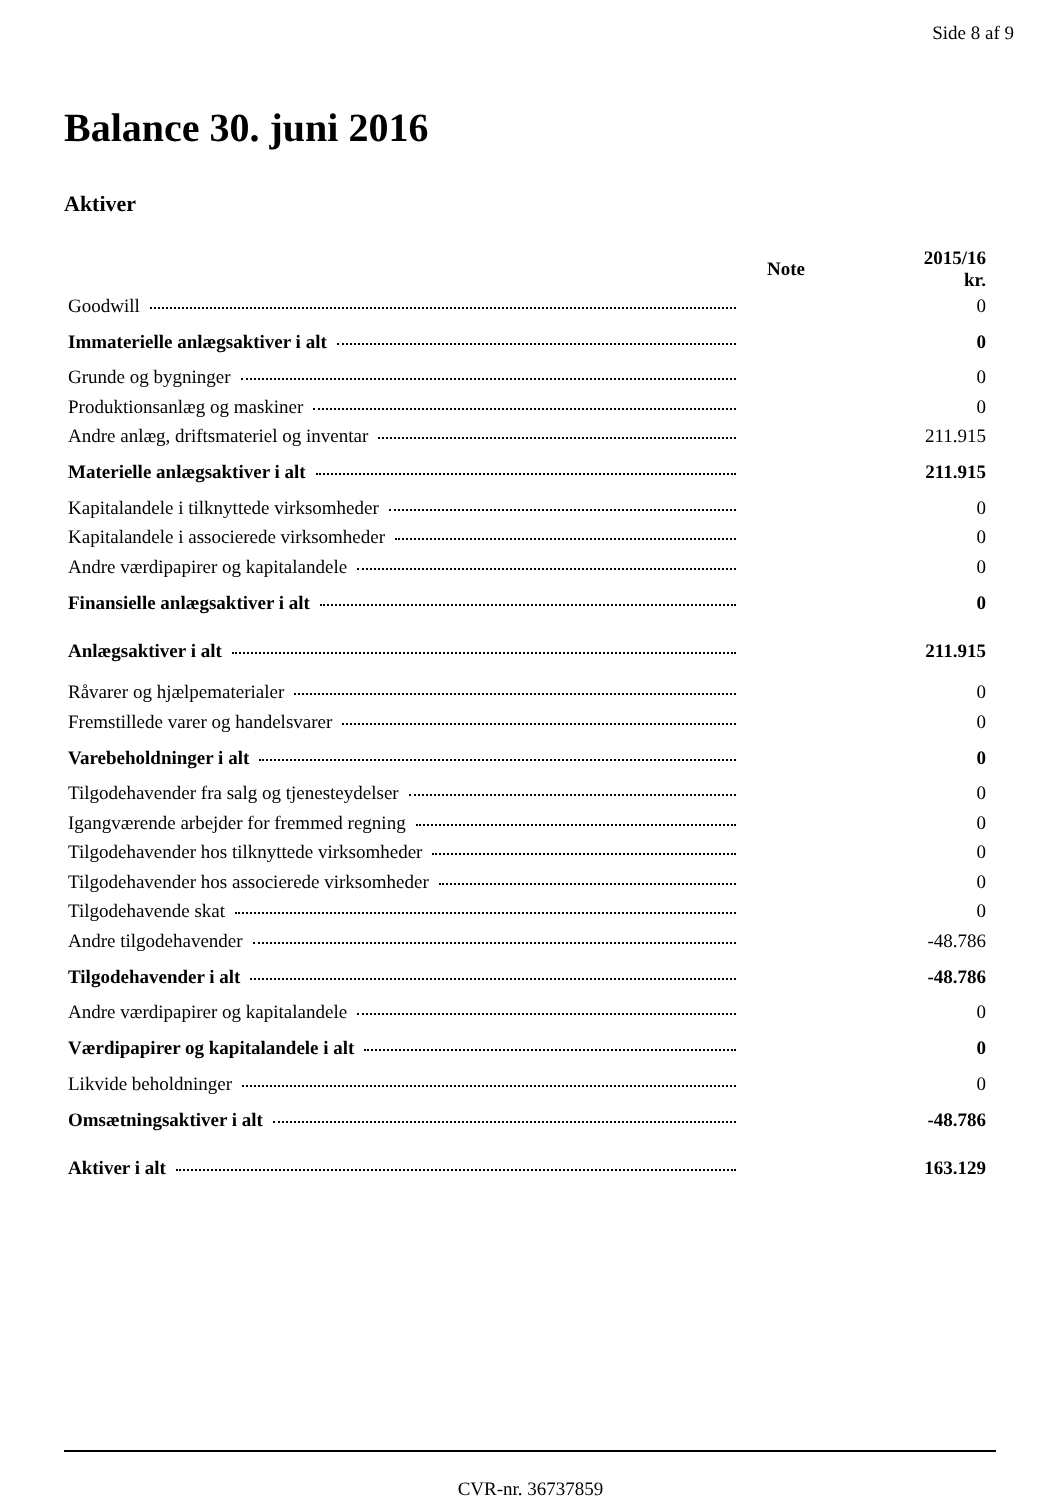Side 8 af 9
Balance 30. juni 2016
Aktiver
| | Note | 2015/16 kr. |
| --- | --- | --- |
| Goodwill | | 0 |
| Immaterielle anlægsaktiver i alt | | 0 |
| Grunde og bygninger | | 0 |
| Produktionsanlæg og maskiner | | 0 |
| Andre anlæg, driftsmateriel og inventar | | 211.915 |
| Materielle anlægsaktiver i alt | | 211.915 |
| Kapitalandele i tilknyttede virksomheder | | 0 |
| Kapitalandele i associerede virksomheder | | 0 |
| Andre værdipapirer og kapitalandele | | 0 |
| Finansielle anlægsaktiver i alt | | 0 |
| Anlægsaktiver i alt | | 211.915 |
| Råvarer og hjælpematerialer | | 0 |
| Fremstillede varer og handelsvarer | | 0 |
| Varebeholdninger i alt | | 0 |
| Tilgodehavender fra salg og tjenesteydelser | | 0 |
| Igangværende arbejder for fremmed regning | | 0 |
| Tilgodehavender hos tilknyttede virksomheder | | 0 |
| Tilgodehavender hos associerede virksomheder | | 0 |
| Tilgodehavende skat | | 0 |
| Andre tilgodehavender | | -48.786 |
| Tilgodehavender i alt | | -48.786 |
| Andre værdipapirer og kapitalandele | | 0 |
| Værdipapirer og kapitalandele i alt | | 0 |
| Likvide beholdninger | | 0 |
| Omsætningsaktiver i alt | | -48.786 |
| Aktiver i alt | | 163.129 |
CVR-nr. 36737859